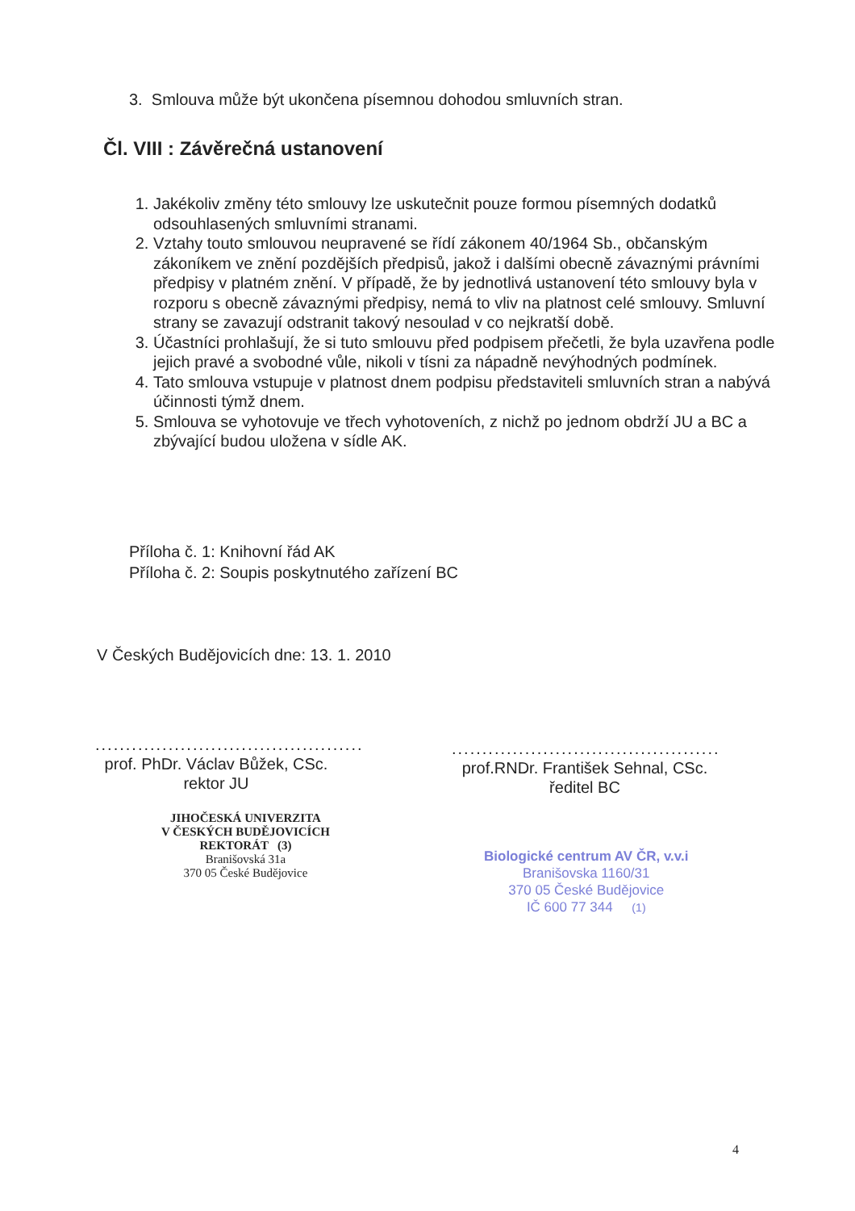3. Smlouva může být ukončena písemnou dohodou smluvních stran.
Čl. VIII : Závěrečná ustanovení
1. Jakékoliv změny této smlouvy lze uskutečnit pouze formou písemných dodatků odsouhlasených smluvními stranami.
2. Vztahy touto smlouvou neupravené se řídí zákonem 40/1964 Sb., občanským zákoníkem ve znění pozdějších předpisů, jakož i dalšími obecně závaznými právními předpisy v platném znění. V případě, že by jednotlivá ustanovení této smlouvy byla v rozporu s obecně závaznými předpisy, nemá to vliv na platnost celé smlouvy. Smluvní strany se zavazují odstranit takový nesoulad v co nejkratší době.
3. Účastníci prohlašují, že si tuto smlouvu před podpisem přečetli, že byla uzavřena podle jejich pravé a svobodné vůle, nikoli v tísni za nápadně nevýhodných podmínek.
4. Tato smlouva vstupuje v platnost dnem podpisu představiteli smluvních stran a nabývá účinnosti týmž dnem.
5. Smlouva se vyhotovuje ve třech vyhotoveních, z nichž po jednom obdrží JU a BC a zbývající budou uložena v sídle AK.
Příloha č. 1: Knihovní řád AK
Příloha č. 2: Soupis poskytnutého zařízení BC
V Českých Budějovicích dne: 13. 1. 2010
............................................
prof. PhDr. Václav Bůžek, CSc.
rektor JU
............................................
prof.RNDr. František Sehnal, CSc.
ředitel BC
JIHOČESKÁ UNIVERZITA
V ČESKÝCH BUDĚJOVICÍCH
REKTORÁT (3)
Branišovská 31a
370 05 České Budějovice
Biologické centrum AV ČR, v.v.i
Branišovska 1160/31
370 05 České Budějovice
IČ 600 77 344 (1)
4